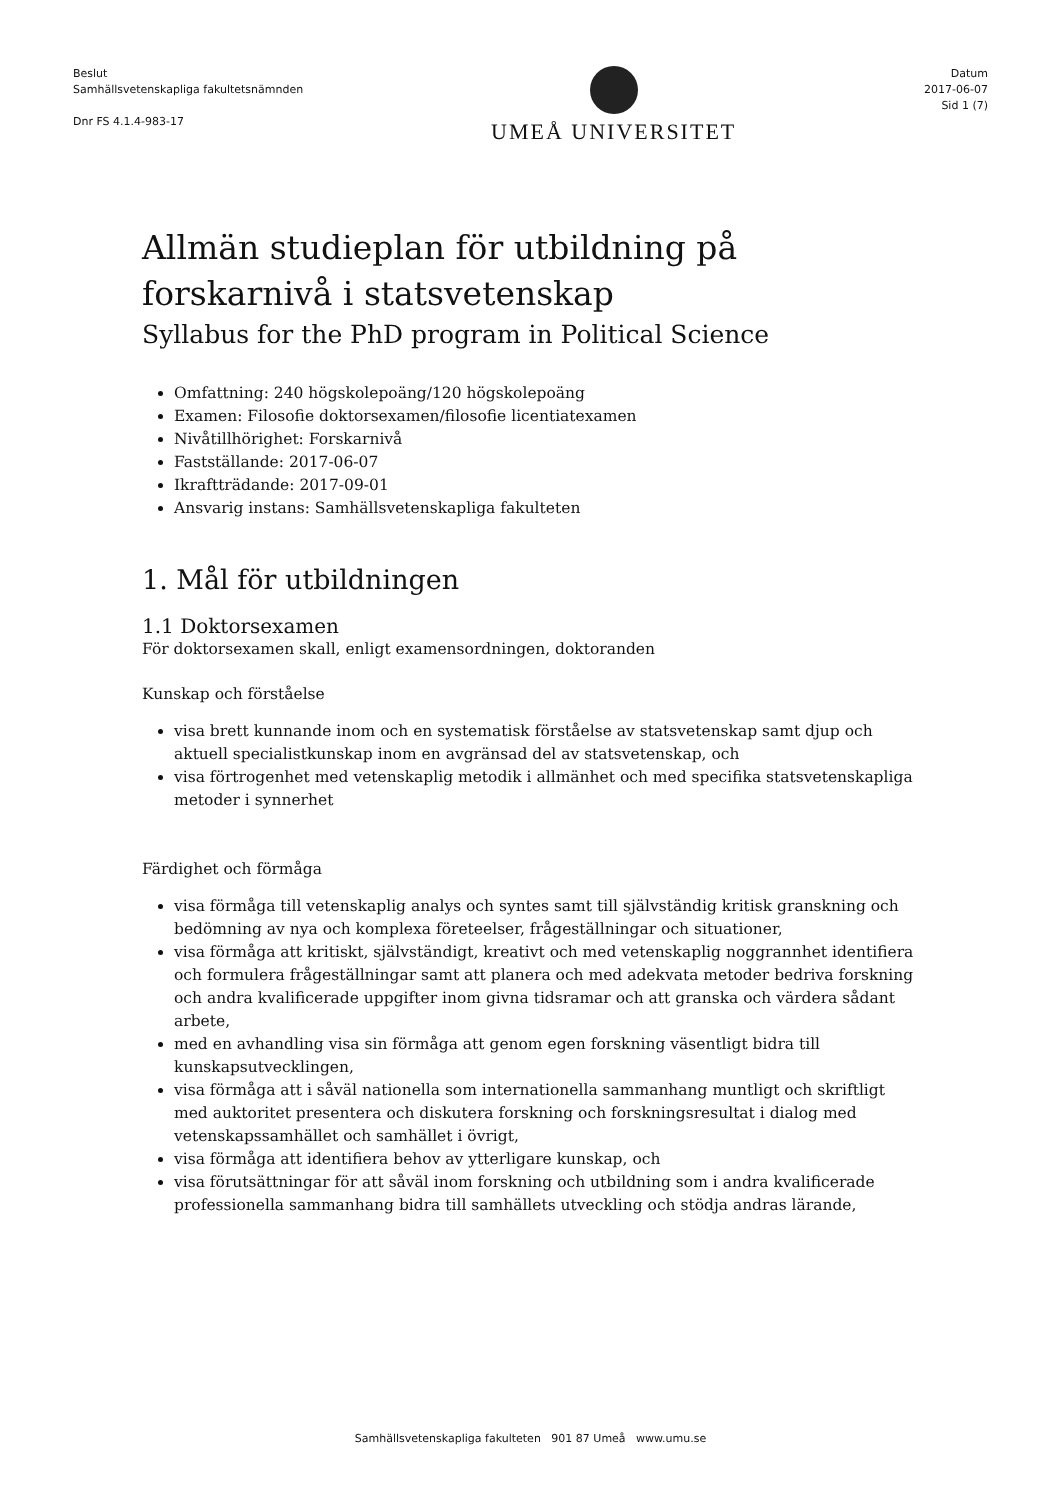Beslut
Samhällsvetenskapliga fakultetsnämnden
Dnr FS 4.1.4-983-17
UMEÅ UNIVERSITET
Datum
2017-06-07
Sid 1 (7)
Allmän studieplan för utbildning på forskarnivå i statsvetenskap
Syllabus for the PhD program in Political Science
Omfattning: 240 högskolepoäng/120 högskolepoäng
Examen: Filosofie doktorsexamen/filosofie licentiatexamen
Nivåtillhörighet: Forskarnivå
Fastställande: 2017-06-07
Ikraftträdande: 2017-09-01
Ansvarig instans: Samhällsvetenskapliga fakulteten
1. Mål för utbildningen
1.1 Doktorsexamen
För doktorsexamen skall, enligt examensordningen, doktoranden
Kunskap och förståelse
visa brett kunnande inom och en systematisk förståelse av statsvetenskap samt djup och aktuell specialistkunskap inom en avgränsad del av statsvetenskap, och
visa förtrogenhet med vetenskaplig metodik i allmänhet och med specifika statsvetenskapliga metoder i synnerhet
Färdighet och förmåga
visa förmåga till vetenskaplig analys och syntes samt till självständig kritisk granskning och bedömning av nya och komplexa företeelser, frågeställningar och situationer,
visa förmåga att kritiskt, självständigt, kreativt och med vetenskaplig noggrannhet identifiera och formulera frågeställningar samt att planera och med adekvata metoder bedriva forskning och andra kvalificerade uppgifter inom givna tidsramar och att granska och värdera sådant arbete,
med en avhandling visa sin förmåga att genom egen forskning väsentligt bidra till kunskapsutvecklingen,
visa förmåga att i såväl nationella som internationella sammanhang muntligt och skriftligt med auktoritet presentera och diskutera forskning och forskningsresultat i dialog med vetenskapssamhället och samhället i övrigt,
visa förmåga att identifiera behov av ytterligare kunskap, och
visa förutsättningar för att såväl inom forskning och utbildning som i andra kvalificerade professionella sammanhang bidra till samhällets utveckling och stödja andras lärande,
Samhällsvetenskapliga fakulteten 901 87 Umeå www.umu.se